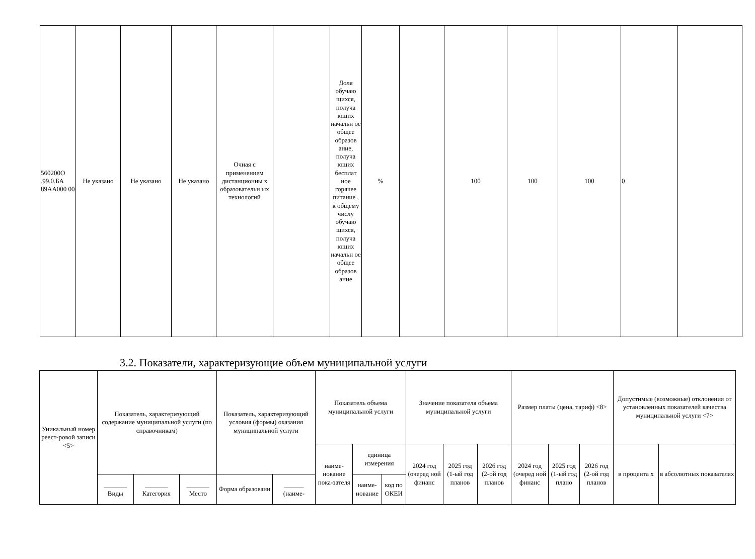| 560200О .99.0.БА 89АА000 00 | Не указано | Не указано | Не указано | Очная с применением дистанционны х образовательн ых технологий | | Доля обучаю щихся, получа ющих начальн ое общее образов ание, получа ющих бесплат ное горячее питание , к общему числу обучаю щихся, получа ющих начальн ое общее образов ание | % | | 100 | 100 | 100 | 0 | |
3.2. Показатели, характеризующие объем муниципальной услуги
| Уникальный номер реест-ровой записи <5> | Показатель, характеризующий содержание муниципальной услуги (по справочникам) | | | Показатель, характеризующий условия (формы) оказания муниципальной услуги | | Показатель объема муниципальной услуги | | | Значение показателя объема муниципальной услуги | | | Размер платы (цена, тариф) <8> | | | Допустимые (возможные) отклонения от установленных показателей качества муниципальной услуги <7> | |
| --- | --- | --- | --- | --- | --- | --- | --- | --- | --- | --- | --- | --- | --- | --- | --- | --- |
| | | | | | | наиме-нование пока-зателя | единица измерения | | 2024 год (очеред ной финанс | 2025 год (1-ый год планов | 2026 год (2-ой год планов | 2024 год (очеред ной финанс | 2025 год (1-ый год плано | 2026 год (2-ой год планов | в процента х | в абсолютных показателях |
| | _______ Виды | _______ Категория | _______ Место | Форма образовани | ______ (наиме- | | наиме-нование | код по ОКЕИ | | | | | | | | |